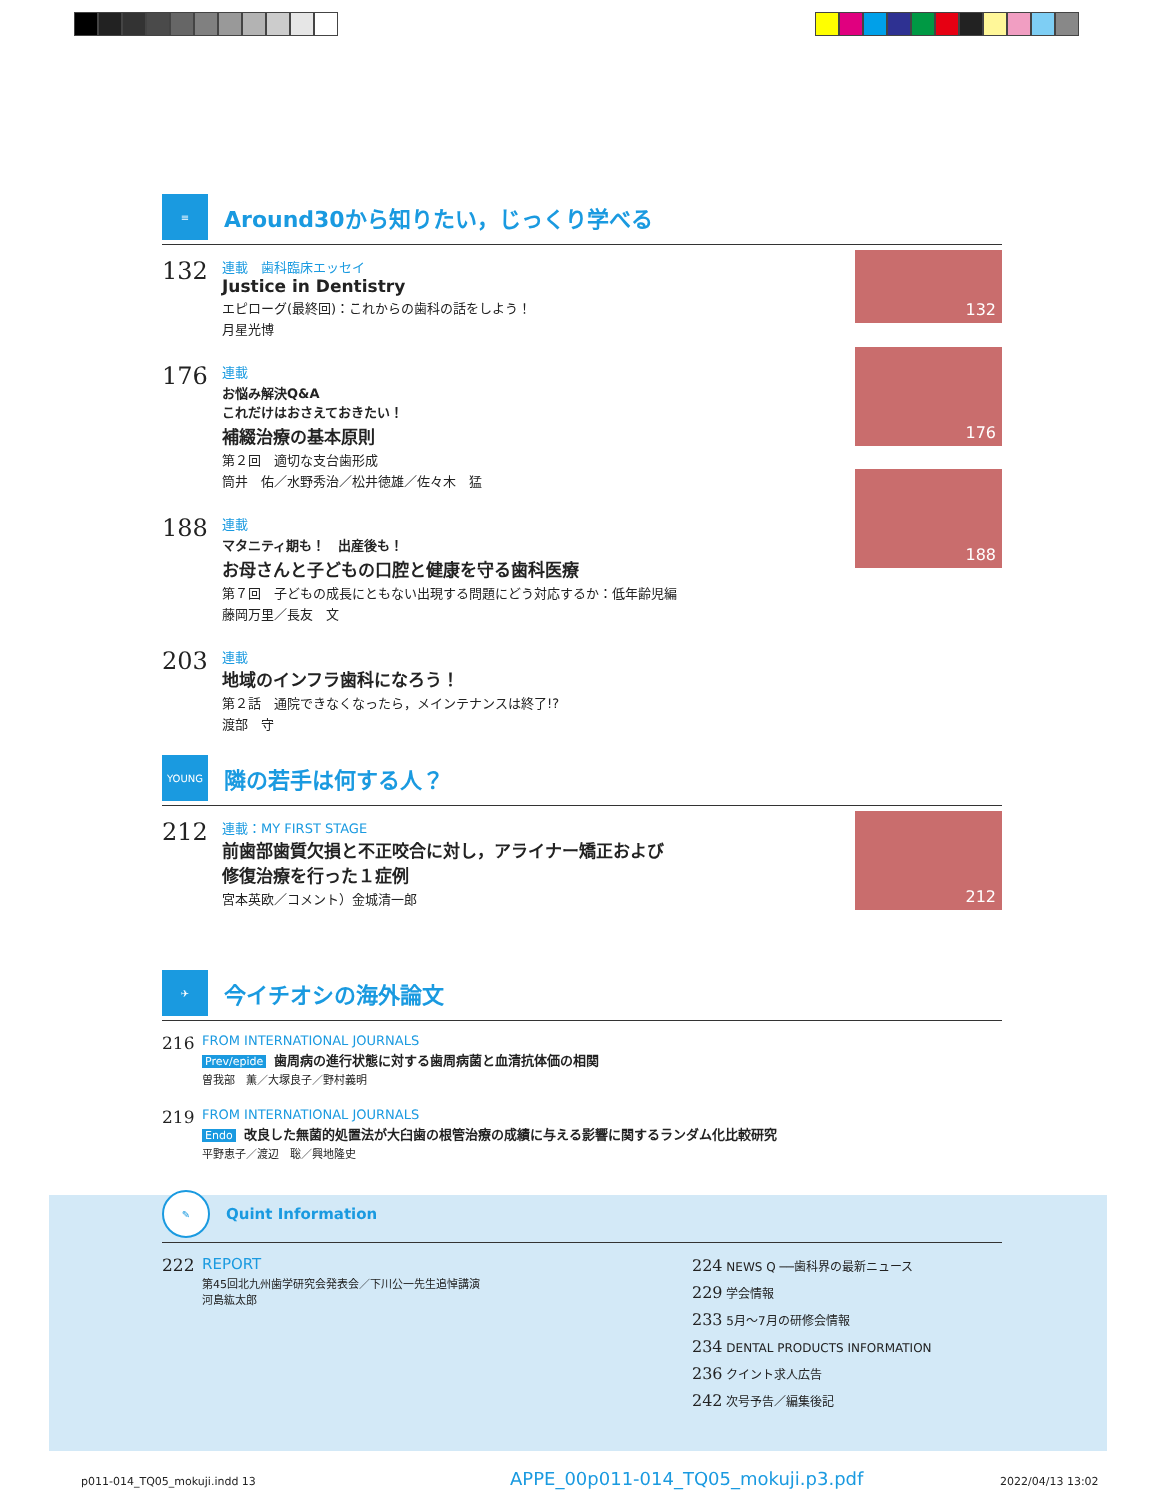≡
Around30から知りたい，じっくり学べる
132
連載　歯科臨床エッセイ
Justice in Dentistry
エピローグ(最終回)：これからの歯科の話をしよう！
月星光博
176
連載
お悩み解決Q&A
これだけはおさえておきたい！
補綴治療の基本原則
第２回　適切な支台歯形成
筒井　佑／水野秀治／松井徳雄／佐々木　猛
188
連載
マタニティ期も！　出産後も！
お母さんと子どもの口腔と健康を守る歯科医療
第７回　子どもの成長にともない出現する問題にどう対応するか：低年齢児編
藤岡万里／長友　文
203
連載
地域のインフラ歯科になろう！
第２話　通院できなくなったら，メインテナンスは終了!?
渡部　守
132
176
188
YOUNG
隣の若手は何する人？
212
連載：MY FIRST STAGE
前歯部歯質欠損と不正咬合に対し，アライナー矯正および
修復治療を行った１症例
宮本英欧／コメント）金城清一郎
212
✈
今イチオシの海外論文
216
FROM INTERNATIONAL JOURNALS
Prev/epide 歯周病の進行状態に対する歯周病菌と血清抗体価の相関
曽我部　薫／大塚良子／野村義明
219
FROM INTERNATIONAL JOURNALS
Endo 改良した無菌的処置法が大臼歯の根管治療の成績に与える影響に関するランダム化比較研究
平野恵子／渡辺　聡／興地隆史
✎
Quint Information
222 REPORT
第45回北九州歯学研究会発表会／下川公一先生追悼講演
河島紘太郎
224 NEWS Q ──歯科界の最新ニュース
229 学会情報
233 5月〜7月の研修会情報
234 DENTAL PRODUCTS INFORMATION
236 クイント求人広告
242 次号予告／編集後記
p011-014_TQ05_mokuji.indd 13
APPE_00p011-014_TQ05_mokuji.p3.pdf
2022/04/13 13:02